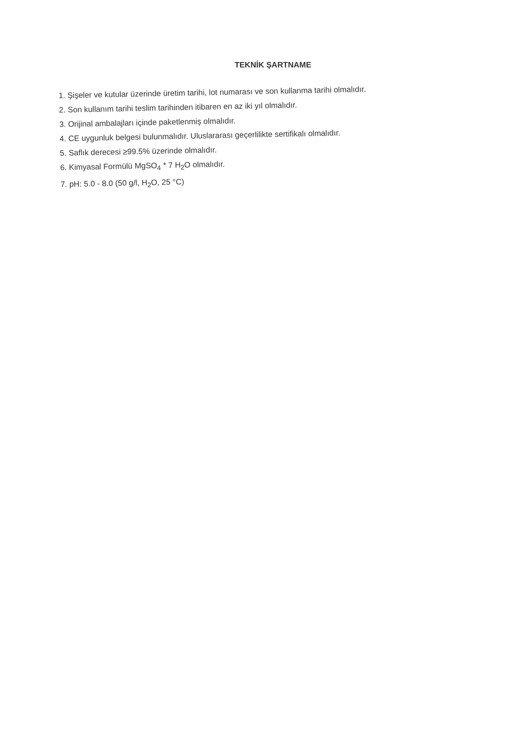TEKNİK ŞARTNAME
1. Şişeler ve kutular üzerinde üretim tarihi, lot numarası ve son kullanma tarihi olmalıdır.
2. Son kullanım tarihi teslim tarihinden itibaren en az iki yıl olmalıdır.
3. Orijinal ambalajları içinde paketlenmiş olmalıdır.
4. CE uygunluk belgesi bulunmalıdır. Uluslararası geçerlilikte sertifikalı olmalıdır.
5. Saflık derecesi ≥99.5% üzerinde olmalıdır.
6. Kimyasal Formülü MgSO<sub>4</sub> * 7 H<sub>2</sub>O olmalıdır.
7. pH: 5.0 - 8.0 (50 g/l, H<sub>2</sub>O, 25 °C)